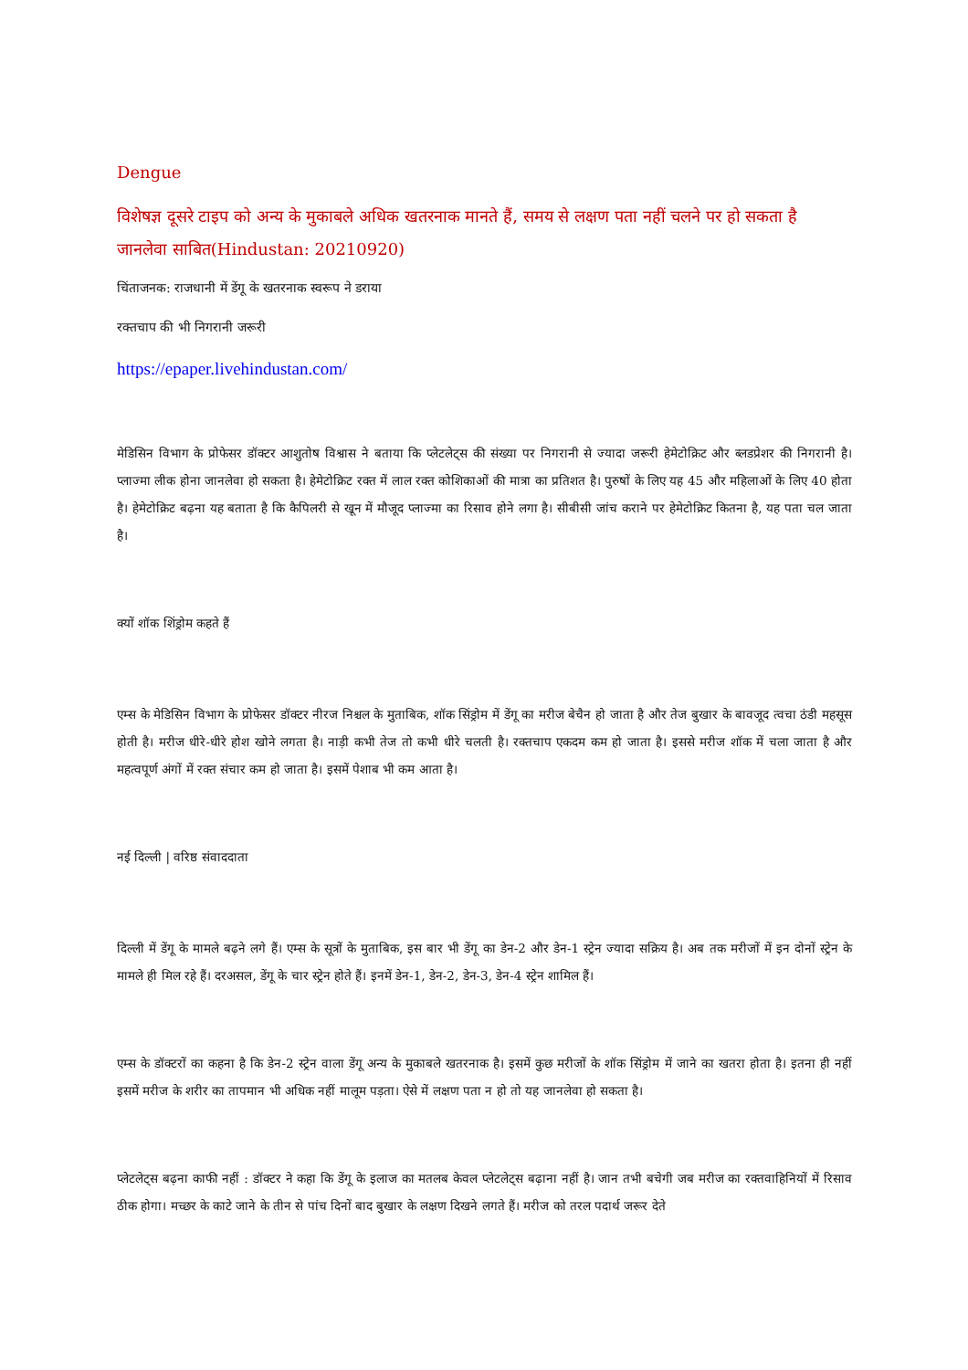Dengue
विशेषज्ञ दूसरे टाइप को अन्य के मुकाबले अधिक खतरनाक मानते हैं, समय से लक्षण पता नहीं चलने पर हो सकता है जानलेवा साबित(Hindustan: 20210920)
चिंताजनक: राजधानी में डेंगू के खतरनाक स्वरूप ने डराया
रक्तचाप की भी निगरानी जरूरी
https://epaper.livehindustan.com/
मेडिसिन विभाग के प्रोफेसर डॉक्टर आशुतोष विश्वास ने बताया कि प्लेटलेट्स की संख्या पर निगरानी से ज्यादा जरूरी हेमेटोक्रिट और ब्लडप्रेशर की निगरानी है। प्लाज्मा लीक होना जानलेवा हो सकता है। हेमेटोक्रिट रक्त में लाल रक्त कोशिकाओं की मात्रा का प्रतिशत है। पुरुषों के लिए यह 45 और महिलाओं के लिए 40 होता है। हेमेटोक्रिट बढ़ना यह बताता है कि कैपिलरी से खून में मौजूद प्लाज्मा का रिसाव होने लगा है। सीबीसी जांच कराने पर हेमेटोक्रिट कितना है, यह पता चल जाता है।
क्यों शॉक शिंड्रोम कहते हैं
एम्स के मेडिसिन विभाग के प्रोफेसर डॉक्टर नीरज निश्चल के मुताबिक, शॉक सिंड्रोम में डेंगू का मरीज बेचैन हो जाता है और तेज बुखार के बावजूद त्वचा ठंडी महसूस होती है। मरीज धीरे-धीरे होश खोने लगता है। नाड़ी कभी तेज तो कभी धीरे चलती है। रक्तचाप एकदम कम हो जाता है। इससे मरीज शॉक में चला जाता है और महत्वपूर्ण अंगों में रक्त संचार कम हो जाता है। इसमें पेशाब भी कम आता है।
नई दिल्ली | वरिष्ठ संवाददाता
दिल्ली में डेंगू के मामले बढ़ने लगे हैं। एम्स के सूत्रों के मुताबिक, इस बार भी डेंगू का डेन-2 और डेन-1 स्ट्रेन ज्यादा सक्रिय है। अब तक मरीजों में इन दोनों स्ट्रेन के मामले ही मिल रहे हैं। दरअसल, डेंगू के चार स्ट्रेन होते हैं। इनमें डेन-1, डेन-2, डेन-3, डेन-4 स्ट्रेन शामिल हैं।
एम्स के डॉक्टरों का कहना है कि डेन-2 स्ट्रेन वाला डेंगू अन्य के मुकाबले खतरनाक है। इसमें कुछ मरीजों के शॉक सिंड्रोम में जाने का खतरा होता है। इतना ही नहीं इसमें मरीज के शरीर का तापमान भी अधिक नहीं मालूम पड़ता। ऐसे में लक्षण पता न हो तो यह जानलेवा हो सकता है।
प्लेटलेट्स बढ़ना काफी नहीं : डॉक्टर ने कहा कि डेंगू के इलाज का मतलब केवल प्लेटलेट्स बढ़ाना नहीं है। जान तभी बचेगी जब मरीज का रक्तवाहिनियों में रिसाव ठीक होगा। मच्छर के काटे जाने के तीन से पांच दिनों बाद बुखार के लक्षण दिखने लगते हैं। मरीज को तरल पदार्थ जरूर देते